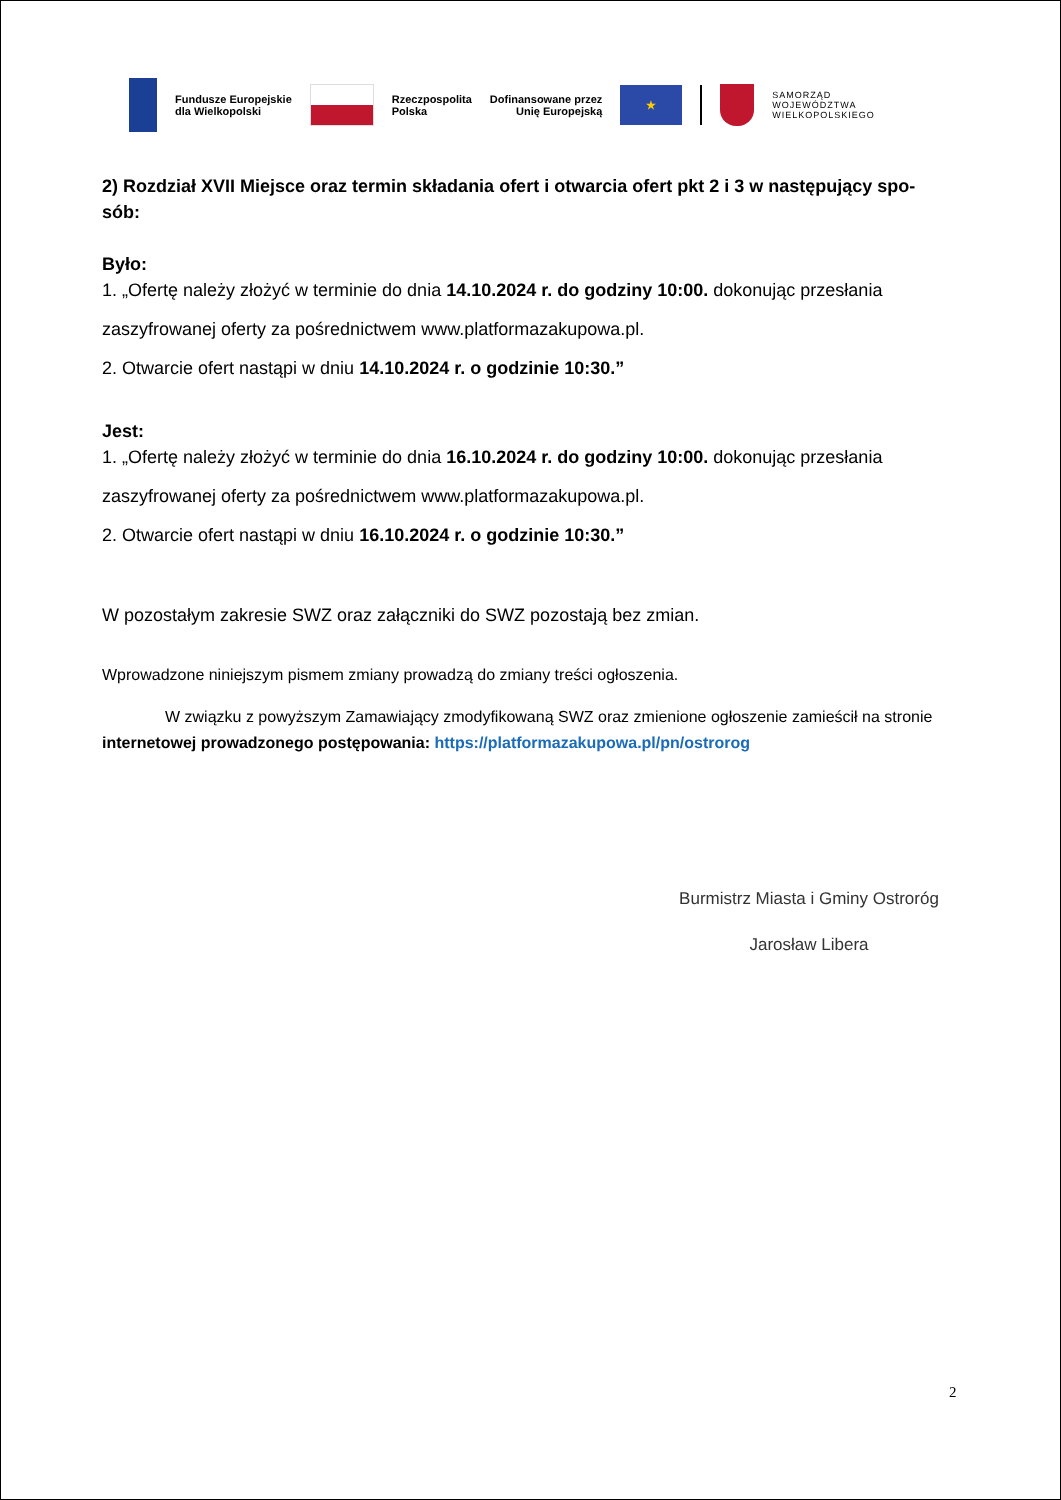Fundusze Europejskie
dla Wielkopolski
Rzeczpospolita
Polska
Dofinansowane przez
Unię Europejską
★
SAMORZĄD
WOJEWÓDZTWA
WIELKOPOLSKIEGO
2) Rozdział XVII Miejsce oraz termin składania ofert i otwarcia ofert pkt 2 i 3 w następujący spo-
sób:
Było:
1. „Ofertę należy złożyć w terminie do dnia 14.10.2024 r. do godziny 10:00. dokonując przesłania zaszyfrowanej oferty za pośrednictwem www.platformazakupowa.pl.
2. Otwarcie ofert nastąpi w dniu 14.10.2024 r. o godzinie 10:30.”
Jest:
1. „Ofertę należy złożyć w terminie do dnia 16.10.2024 r. do godziny 10:00. dokonując przesłania zaszyfrowanej oferty za pośrednictwem www.platformazakupowa.pl.
2. Otwarcie ofert nastąpi w dniu 16.10.2024 r. o godzinie 10:30.”
W pozostałym zakresie SWZ oraz załączniki do SWZ pozostają bez zmian.
Wprowadzone niniejszym pismem zmiany prowadzą do zmiany treści ogłoszenia.
W związku z powyższym Zamawiający zmodyfikowaną SWZ oraz zmienione ogłoszenie zamieścił na stronie internetowej prowadzonego postępowania: https://platformazakupowa.pl/pn/ostrorog
Burmistrz Miasta i Gminy Ostroróg
Jarosław Libera
2